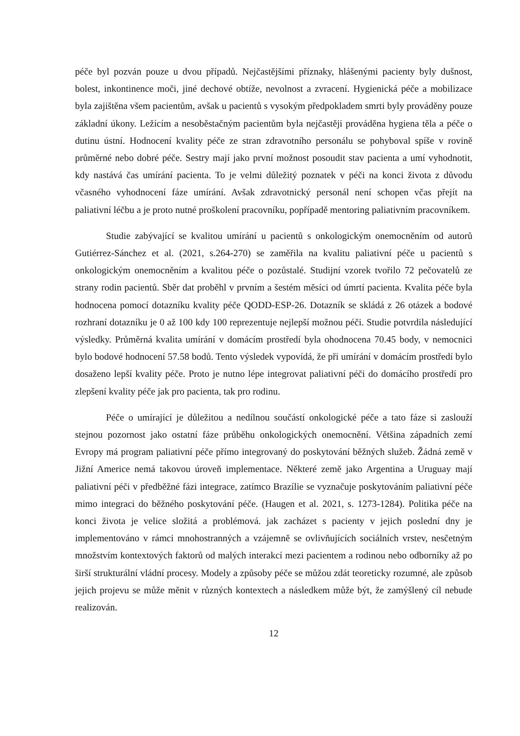péče byl pozván pouze u dvou případů. Nejčastějšími příznaky, hlášenými pacienty byly dušnost, bolest, inkontinence moči, jiné dechové obtíže, nevolnost a zvracení. Hygienická péče a mobilizace byla zajištěna všem pacientům, avšak u pacientů s vysokým předpokladem smrti byly prováděny pouze základní úkony. Ležícím a nesoběstačným pacientům byla nejčastěji prováděna hygiena těla a péče o dutinu ústní. Hodnocení kvality péče ze stran zdravotního personálu se pohyboval spíše v rovině průměrné nebo dobré péče. Sestry mají jako první možnost posoudit stav pacienta a umí vyhodnotit, kdy nastává čas umírání pacienta. To je velmi důležitý poznatek v péči na konci života z důvodu včasného vyhodnocení fáze umírání. Avšak zdravotnický personál není schopen včas přejít na paliativní léčbu a je proto nutné proškolení pracovníku, popřípadě mentoring paliativním pracovníkem.
Studie zabývající se kvalitou umírání u pacientů s onkologickým onemocněním od autorů Gutiérrez-Sánchez et al. (2021, s.264-270) se zaměřila na kvalitu paliativní péče u pacientů s onkologickým onemocněním a kvalitou péče o pozůstalé. Studijní vzorek tvořilo 72 pečovatelů ze strany rodin pacientů. Sběr dat proběhl v prvním a šestém měsíci od úmrtí pacienta. Kvalita péče byla hodnocena pomocí dotazníku kvality péče QODD-ESP-26. Dotazník se skládá z 26 otázek a bodové rozhraní dotazníku je 0 až 100 kdy 100 reprezentuje nejlepší možnou péči. Studie potvrdila následující výsledky. Průměrná kvalita umírání v domácím prostředí byla ohodnocena 70.45 body, v nemocnici bylo bodové hodnocení 57.58 bodů. Tento výsledek vypovídá, že při umírání v domácím prostředí bylo dosaženo lepší kvality péče. Proto je nutno lépe integrovat paliativní péči do domácího prostředí pro zlepšení kvality péče jak pro pacienta, tak pro rodinu.
Péče o umírající je důležitou a nedílnou součástí onkologické péče a tato fáze si zaslouží stejnou pozornost jako ostatní fáze průběhu onkologických onemocnění. Většina západních zemí Evropy má program paliativní péče přímo integrovaný do poskytování běžných služeb. Žádná země v Jižní Americe nemá takovou úroveň implementace. Některé země jako Argentina a Uruguay mají paliativní péči v předběžné fázi integrace, zatímco Brazílie se vyznačuje poskytováním paliativní péče mimo integraci do běžného poskytování péče. (Haugen et al. 2021, s. 1273-1284). Politika péče na konci života je velice složitá a problémová. jak zacházet s pacienty v jejich poslední dny je implementováno v rámci mnohostranných a vzájemně se ovlivňujících sociálních vrstev, nesčetným množstvím kontextových faktorů od malých interakcí mezi pacientem a rodinou nebo odborníky až po širší strukturální vládní procesy. Modely a způsoby péče se můžou zdát teoreticky rozumné, ale způsob jejich projevu se může měnit v různých kontextech a následkem může být, že zamýšlený cíl nebude realizován.
12